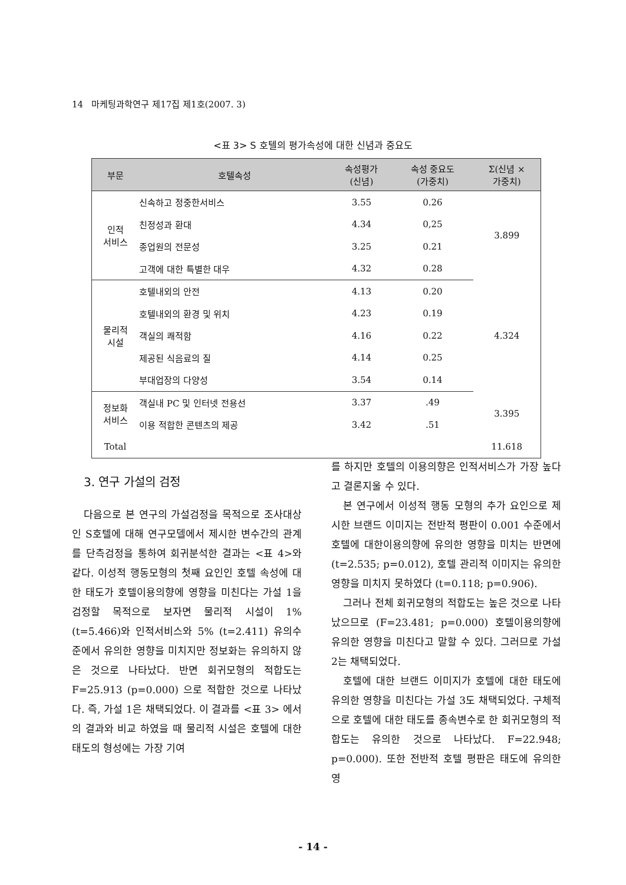14 마케팅과학연구 제17집 제1호(2007. 3)
<표 3> S 호텔의 평가속성에 대한 신념과 중요도
| 부문 | 호텔속성 | 속성평가 (신념) | 속성 중요도 (가중치) | Σ(신념 × 가중치) |
| --- | --- | --- | --- | --- |
| 인적 서비스 | 신속하고 정중한서비스 | 3.55 | 0.26 | 3.899 |
| | 친정성과 환대 | 4.34 | 0,25 | |
| | 종업원의 전문성 | 3.25 | 0.21 | |
| | 고객에 대한 특별한 대우 | 4.32 | 0.28 | |
| 물리적 시설 | 호텔내외의 안전 | 4.13 | 0.20 | 4.324 |
| | 호텔내외의 환경 및 위치 | 4.23 | 0.19 | |
| | 객실의 쾌적함 | 4.16 | 0.22 | |
| | 제공된 식음료의 질 | 4.14 | 0.25 | |
| | 부대업장의 다양성 | 3.54 | 0.14 | |
| 정보화 서비스 | 객실내 PC 및 인터넷 전용선 | 3.37 | .49 | 3.395 |
| | 이용 적합한 콘텐츠의 제공 | 3.42 | .51 | |
| Total | | | | 11.618 |
3. 연구 가설의 검정
다음으로 본 연구의 가설검정을 목적으로 조사대상인 S호텔에 대해 연구모델에서 제시한 변수간의 관계를 단측검정을 통하여 회귀분석한 결과는 <표 4>와 같다. 이성적 행동모형의 첫째 요인인 호텔 속성에 대한 태도가 호텔이용의향에 영향을 미친다는 가설 1을 검정할 목적으로 보자면 물리적 시설이 1% (t=5.466)와 인적서비스와 5% (t=2.411) 유의수준에서 유의한 영향을 미치지만 정보화는 유의하지 않은 것으로 나타났다. 반면 회귀모형의 적합도는 F=25.913 (p=0.000) 으로 적합한 것으로 나타났다. 즉, 가설 1은 채택되었다. 이 결과를 <표 3> 에서의 결과와 비교 하였을 때 물리적 시설은 호텔에 대한 태도의 형성에는 가장 기여
를 하지만 호텔의 이용의향은 인적서비스가 가장 높다고 결론지울 수 있다.
본 연구에서 이성적 행동 모형의 추가 요인으로 제시한 브랜드 이미지는 전반적 평판이 0.001 수준에서 호텔에 대한이용의향에 유의한 영향을 미치는 반면에 (t=2.535; p=0.012), 호텔 관리적 이미지는 유의한영향을 미치지 못하였다 (t=0.118; p=0.906).
그러나 전체 회귀모형의 적합도는 높은 것으로 나타났으므로 (F=23.481; p=0.000) 호텔이용의향에 유의한 영향을 미친다고 말할 수 있다. 그러므로 가설 2는 채택되었다.
호텔에 대한 브랜드 이미지가 호텔에 대한 태도에 유의한 영향을 미친다는 가설 3도 채택되었다. 구체적으로 호텔에 대한 태도를 종속변수로 한 회귀모형의 적합도는 유의한 것으로 나타났다. F=22.948; p=0.000). 또한 전반적 호텔 평판은 태도에 유의한 영
- 14 -